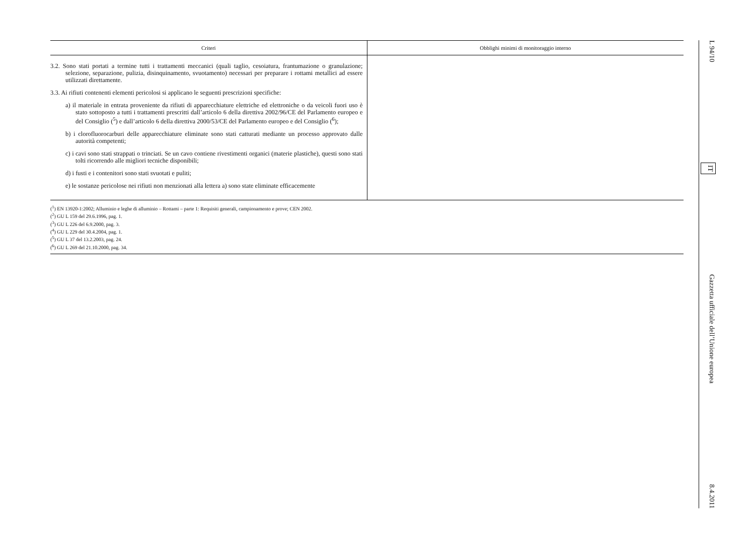| Criteri | Obblighi minimi di monitoraggio interno |
| --- | --- |
| 3.2. Sono stati portati a termine tutti i trattamenti meccanici (quali taglio, cesoiatura, frantumazione o granulazione; selezione, separazione, pulizia, disinquinamento, svuotamento) necessari per preparare i rottami metallici ad essere utilizzati direttamente. 3.3. Ai rifiuti contenenti elementi pericolosi si applicano le seguenti prescrizioni specifiche: a) il materiale in entrata proveniente da rifiuti di apparecchiature elettriche ed elettroniche o da veicoli fuori uso è stato sottoposto a tutti i trattamenti prescritti dall’articolo 6 della direttiva 2002/96/CE del Parlamento europeo e del Consiglio (<sup>5</sup>) e dall’articolo 6 della direttiva 2000/53/CE del Parlamento europeo e del Consiglio (<sup>6</sup>); b) i clorofluorocarburi delle apparecchiature eliminate sono stati catturati mediante un processo approvato dalle autorità competenti; c) i cavi sono stati strappati o trinciati. Se un cavo contiene rivestimenti organici (materie plastiche), questi sono stati tolti ricorrendo alle migliori tecniche disponibili; d) i fusti e i contenitori sono stati svuotati e puliti; e) le sostanze pericolose nei rifiuti non menzionati alla lettera a) sono state eliminate efficacemente | |
(<sup>1</sup>) EN 13920-1:2002; Alluminio e leghe di alluminio – Rottami – parte 1: Requisiti generali, campionamento e prove; CEN 2002.
(<sup>2</sup>) GU L 159 del 29.6.1996, pag. 1.
(<sup>3</sup>) GU L 226 del 6.9.2000, pag. 3.
(<sup>4</sup>) GU L 229 del 30.4.2004, pag. 1.
(<sup>5</sup>) GU L 37 del 13.2.2003, pag. 24.
(<sup>6</sup>) GU L 269 del 21.10.2000, pag. 34.
L 94/10 IT Gazzetta ufficiale dell’Unione europea 8.4.2011